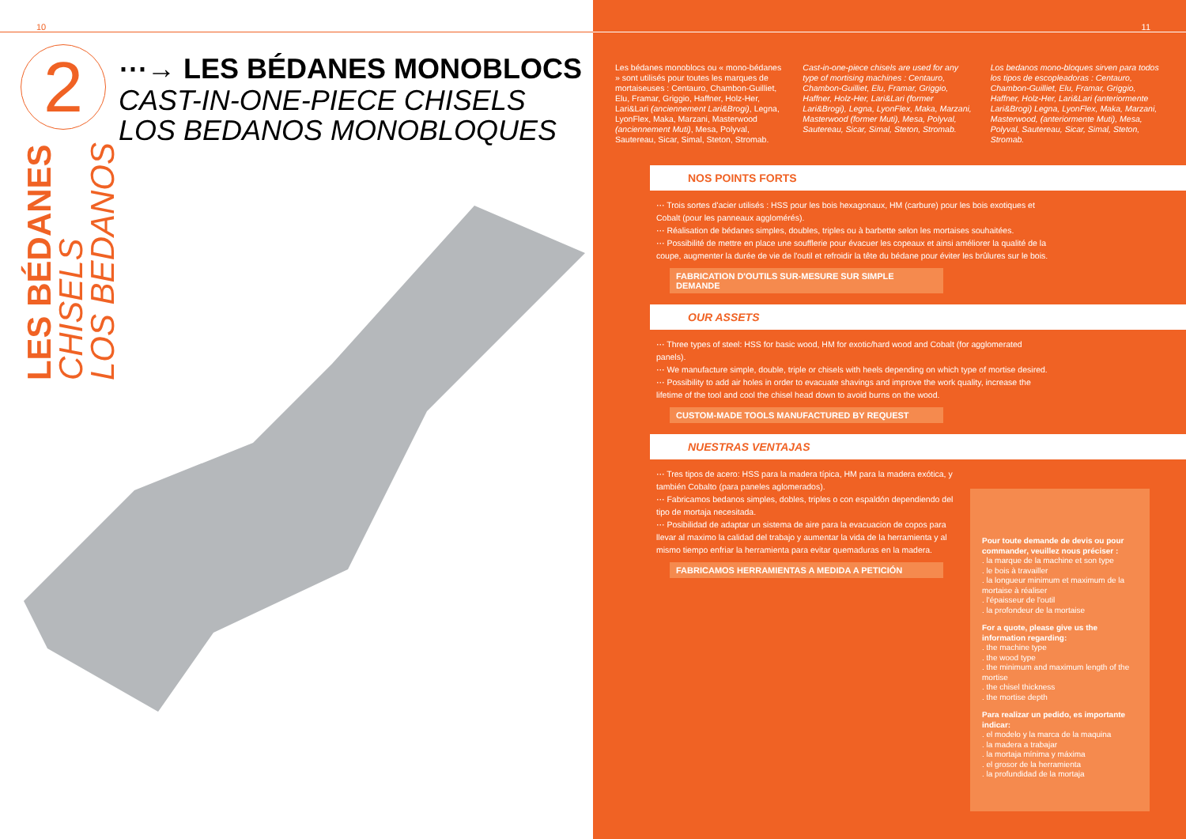10
2
⋯→ LES BÉDANES MONOBLOCS
CAST-IN-ONE-PIECE CHISELS
LOS BEDANOS MONOBLOQUES
LES BÉDANES
CHISELS
LOS BEDANOS
11
Les bédanes monoblocs ou « mono-bédanes » sont utilisés pour toutes les marques de mortaiseuses : Centauro, Chambon-Guilliet, Elu, Framar, Griggio, Haffner, Holz-Her, Lari&Lari (anciennement Lari&Brogi), Legna, LyonFlex, Maka, Marzani, Masterwood (anciennement Muti), Mesa, Polyval, Sautereau, Sicar, Simal, Steton, Stromab.
Cast-in-one-piece chisels are used for any type of mortising machines : Centauro, Chambon-Guilliet, Elu, Framar, Griggio, Haffner, Holz-Her, Lari&Lari (former Lari&Brogi), Legna, LyonFlex, Maka, Marzani, Masterwood (former Muti), Mesa, Polyval, Sautereau, Sicar, Simal, Steton, Stromab.
Los bedanos mono-bloques sirven para todos los tipos de escopleadoras : Centauro, Chambon-Guilliet, Elu, Framar, Griggio, Haffner, Holz-Her, Lari&Lari (anteriormente Lari&Brogi) Legna, LyonFlex, Maka, Marzani, Masterwood, (anteriormente Muti), Mesa, Polyval, Sautereau, Sicar, Simal, Steton, Stromab.
NOS POINTS FORTS
⋯ Trois sortes d'acier utilisés : HSS pour les bois hexagonaux, HM (carbure) pour les bois exotiques et Cobalt (pour les panneaux agglomérés).
⋯ Réalisation de bédanes simples, doubles, triples ou à barbette selon les mortaises souhaitées.
⋯ Possibilité de mettre en place une soufflerie pour évacuer les copeaux et ainsi améliorer la qualité de la coupe, augmenter la durée de vie de l'outil et refroidir la tête du bédane pour éviter les brûlures sur le bois.
FABRICATION D'OUTILS SUR-MESURE SUR SIMPLE DEMANDE
OUR ASSETS
⋯ Three types of steel: HSS for basic wood, HM for exotic/hard wood and Cobalt (for agglomerated panels).
⋯ We manufacture simple, double, triple or chisels with heels depending on which type of mortise desired.
⋯ Possibility to add air holes in order to evacuate shavings and improve the work quality, increase the lifetime of the tool and cool the chisel head down to avoid burns on the wood.
CUSTOM-MADE TOOLS MANUFACTURED BY REQUEST
NUESTRAS VENTAJAS
⋯ Tres tipos de acero: HSS para la madera típica, HM para la madera exótica, y también Cobalto (para paneles aglomerados).
⋯ Fabricamos bedanos simples, dobles, triples o con espaldón dependiendo del tipo de mortaja necesitada.
⋯ Posibilidad de adaptar un sistema de aire para la evacuacion de copos para llevar al maximo la calidad del trabajo y aumentar la vida de la herramienta y al mismo tiempo enfriar la herramienta para evitar quemaduras en la madera.
FABRICAMOS HERRAMIENTAS A MEDIDA A PETICIÓN
Pour toute demande de devis ou pour commander, veuillez nous préciser :
. la marque de la machine et son type
. le bois à travailler
. la longueur minimum et maximum de la mortaise à réaliser
. l'épaisseur de l'outil
. la profondeur de la mortaise
For a quote, please give us the information regarding:
. the machine type
. the wood type
. the minimum and maximum length of the mortise
. the chisel thickness
. the mortise depth
Para realizar un pedido, es importante indicar:
. el modelo y la marca de la maquina
. la madera a trabajar
. la mortaja mínima y máxima
. el grosor de la herramienta
. la profundidad de la mortaja